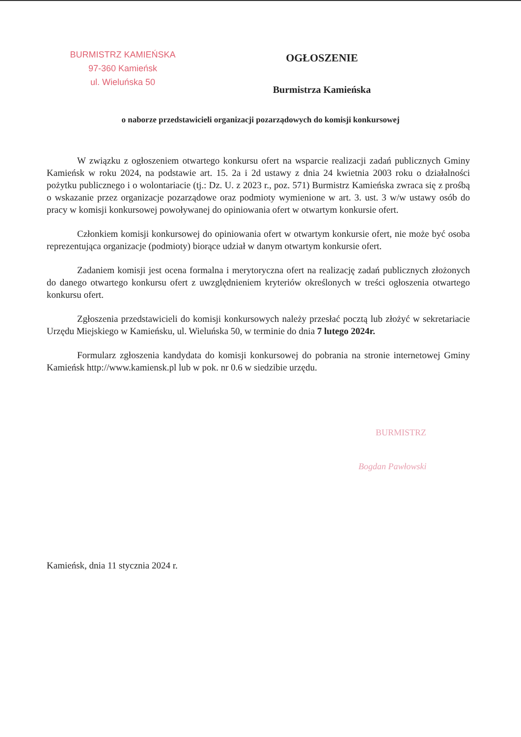BURMISTRZ KAMIEŃSKA
97-360 Kamieńsk
ul. Wieluńska 50
OGŁOSZENIE
Burmistrza Kamieńska
o naborze przedstawicieli organizacji pozarządowych do komisji konkursowej
W związku z ogłoszeniem otwartego konkursu ofert na wsparcie realizacji zadań publicznych Gminy Kamieńsk w roku 2024, na podstawie art. 15. 2a i 2d ustawy z dnia 24 kwietnia 2003 roku o działalności pożytku publicznego i o wolontariacie (tj.: Dz. U. z 2023 r., poz. 571) Burmistrz Kamieńska zwraca się z prośbą o wskazanie przez organizacje pozarządowe oraz podmioty wymienione w art. 3. ust. 3 w/w ustawy osób do pracy w komisji konkursowej powoływanej do opiniowania ofert w otwartym konkursie ofert.
Członkiem komisji konkursowej do opiniowania ofert w otwartym konkursie ofert, nie może być osoba reprezentująca organizacje (podmioty) biorące udział w danym otwartym konkursie ofert.
Zadaniem komisji jest ocena formalna i merytoryczna ofert na realizację zadań publicznych złożonych do danego otwartego konkursu ofert z uwzględnieniem kryteriów określonych w treści ogłoszenia otwartego konkursu ofert.
Zgłoszenia przedstawicieli do komisji konkursowych należy przesłać pocztą lub złożyć w sekretariacie Urzędu Miejskiego w Kamieńsku, ul. Wieluńska 50, w terminie do dnia 7 lutego 2024r.
Formularz zgłoszenia kandydata do komisji konkursowej do pobrania na stronie internetowej Gminy Kamieńsk http://www.kamiensk.pl lub w pok. nr 0.6 w siedzibie urzędu.
BURMISTRZ
Bogdan Pawłowski
Kamieńsk, dnia 11 stycznia 2024 r.